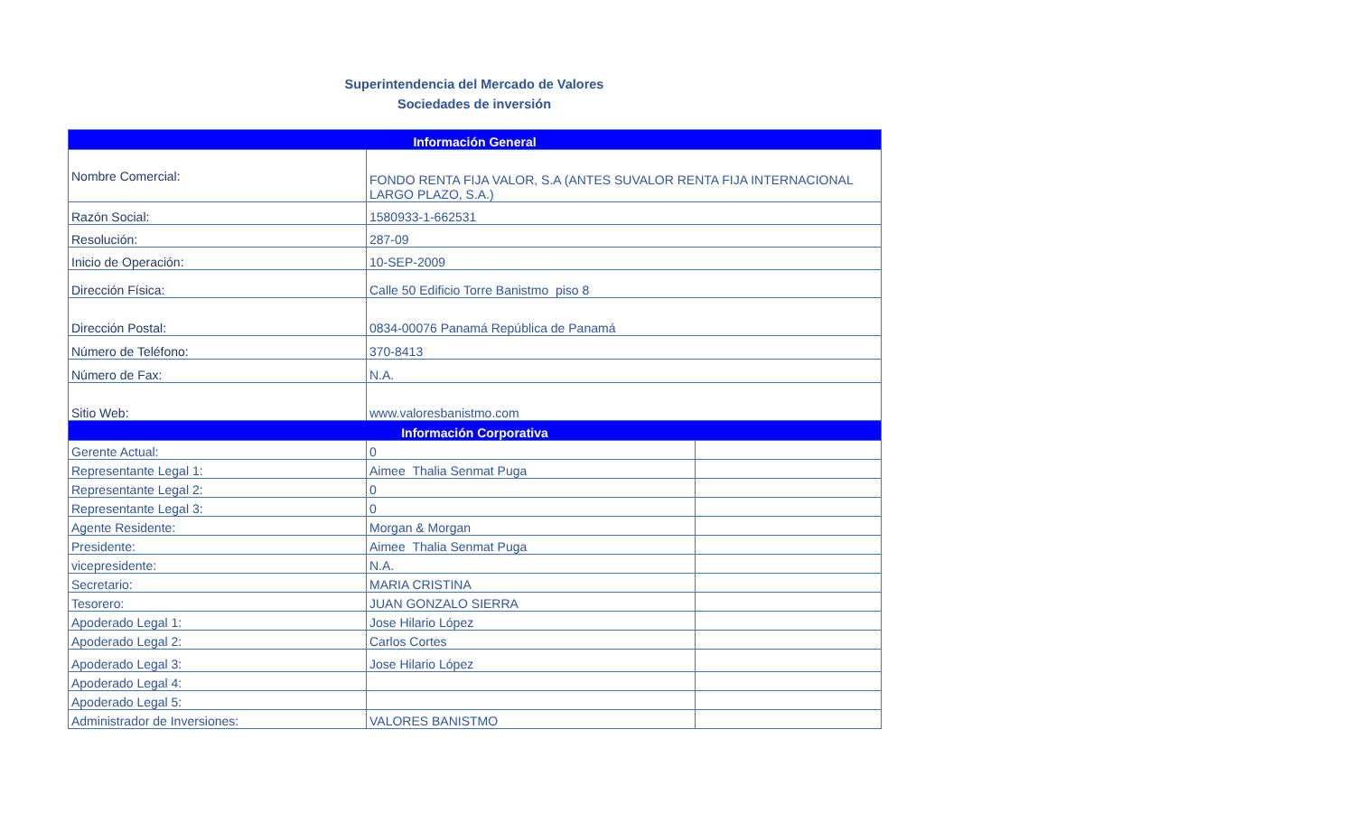Superintendencia del Mercado de Valores
Sociedades de inversión
| Información General | | |
| --- | --- | --- |
| Nombre Comercial: | FONDO RENTA FIJA VALOR, S.A (ANTES SUVALOR RENTA FIJA INTERNACIONAL LARGO PLAZO, S.A.) | |
| Razón Social: | 1580933-1-662531 | |
| Resolución: | 287-09 | |
| Inicio de Operación: | 10-SEP-2009 | |
| Dirección Física: | Calle 50 Edificio Torre Banistmo piso 8 | |
| Dirección Postal: | 0834-00076 Panamá República de Panamá | |
| Número de Teléfono: | 370-8413 | |
| Número de Fax: | N.A. | |
| Sitio Web: | www.valoresbanistmo.com | |
| Información Corporativa | | |
| Gerente Actual: | 0 | |
| Representante Legal 1: | Aimee Thalia Senmat Puga | |
| Representante Legal 2: | 0 | |
| Representante Legal 3: | 0 | |
| Agente Residente: | Morgan & Morgan | |
| Presidente: | Aimee Thalia Senmat Puga | |
| vicepresidente: | N.A. | |
| Secretario: | MARIA CRISTINA | |
| Tesorero: | JUAN GONZALO SIERRA | |
| Apoderado Legal 1: | Jose Hilario López | |
| Apoderado Legal 2: | Carlos Cortes | |
| Apoderado Legal 3: | Jose Hilario López | |
| Apoderado Legal 4: | | |
| Apoderado Legal 5: | | |
| Administrador de Inversiones: | VALORES BANISTMO | |